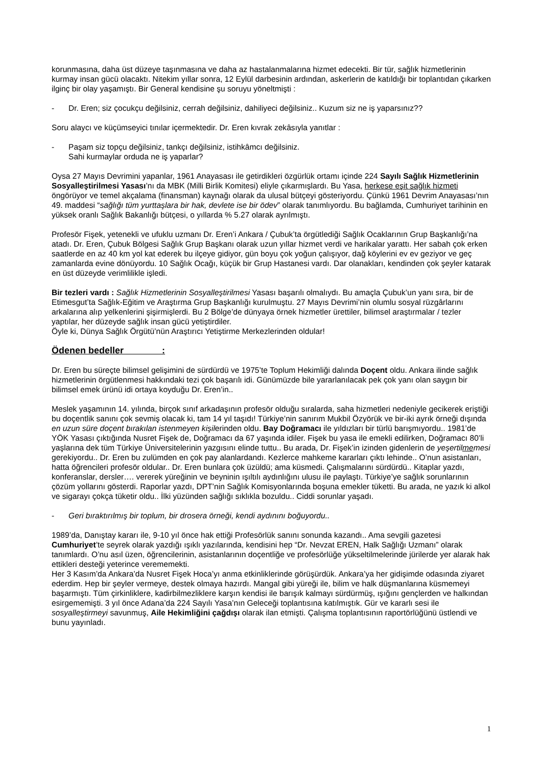korunmasına, daha üst düzeye taşınmasına ve daha az hastalanmalarına hizmet edecekti. Bir tür, sağlık hizmetlerinin kurmay insan gücü olacaktı. Nitekim yıllar sonra, 12 Eylül darbesinin ardından, askerlerin de katıldığı bir toplantıdan çıkarken ilginç bir olay yaşamıştı. Bir General kendisine şu soruyu yöneltmişti :
- Dr. Eren; siz çocukçu değilsiniz, cerrah değilsiniz, dahiliyeci değilsiniz.. Kuzum siz ne iş yaparsınız??
Soru alaycı ve küçümseyici tınılar içermektedir. Dr. Eren kıvrak zekâsıyla yanıtlar :
- Paşam siz topçu değilsiniz, tankçı değilsiniz, istihkâmcı değilsiniz.
Sahi kurmaylar orduda ne iş yaparlar?
Oysa 27 Mayıs Devrimini yapanlar, 1961 Anayasası ile getirdikleri özgürlük ortamı içinde 224 Sayılı Sağlık Hizmetlerinin Sosyalleştirilmesi Yasası’nı da MBK (Milli Birlik Komitesi) eliyle çıkarmışlardı. Bu Yasa, herkese eşit sağlık hizmeti öngörüyor ve temel akçalama (finansman) kaynağı olarak da ulusal bütçeyi gösteriyordu. Çünkü 1961 Devrim Anayasası’nın 49. maddesi “sağlığı tüm yurttaşlara bir hak, devlete ise bir ödev” olarak tanımlıyordu. Bu bağlamda, Cumhuriyet tarihinin en yüksek oranlı Sağlık Bakanlığı bütçesi, o yıllarda % 5.27 olarak ayrılmıştı.
Profesör Fişek, yetenekli ve ufuklu uzmanı Dr. Eren’i Ankara / Çubuk’ta örgütlediği Sağlık Ocaklarının Grup Başkanlığı’na atadı. Dr. Eren, Çubuk Bölgesi Sağlık Grup Başkanı olarak uzun yıllar hizmet verdi ve harikalar yarattı. Her sabah çok erken saatlerde en az 40 km yol kat ederek bu ilçeye gidiyor, gün boyu çok yoğun çalışıyor, dağ köylerini ev ev geziyor ve geç zamanlarda evine dönüyordu. 10 Sağlık Ocağı, küçük bir Grup Hastanesi vardı. Dar olanakları, kendinden çok şeyler katarak en üst düzeyde verimlilikle işledi.
Bir tezleri vardı : Sağlık Hizmetlerinin Sosyalleştirilmesi Yasası başarılı olmalıydı. Bu amaçla Çubuk’un yanı sıra, bir de Etimesgut’ta Sağlık-Eğitim ve Araştırma Grup Başkanlığı kurulmuştu. 27 Mayıs Devrimi’nin olumlu sosyal rüzgârlarını arkalarına alıp yelkenlerini şişirmişlerdi. Bu 2 Bölge’de dünyaya örnek hizmetler ürettiler, bilimsel araştırmalar / tezler yaptılar, her düzeyde sağlık insan gücü yetiştirdiler.
Öyle ki, Dünya Sağlık Örgütü’nün Araştırıcı Yetiştirme Merkezlerinden oldular!
Ödenen bedeller :
Dr. Eren bu süreçte bilimsel gelişimini de sürdürdü ve 1975’te Toplum Hekimliği dalında Doçent oldu. Ankara ilinde sağlık hizmetlerinin örgütlenmesi hakkındaki tezi çok başarılı idi. Günümüzde bile yararlanılacak pek çok yanı olan saygın bir bilimsel emek ürünü idi ortaya koyduğu Dr. Eren’in..
Meslek yaşamının 14. yılında, birçok sınıf arkadaşının profesör olduğu sıralarda, saha hizmetleri nedeniyle gecikerek eriştiği bu doçentlik sanını çok sevmiş olacak ki, tam 14 yıl taşıdı! Türkiye’nin sanırım Mukbil Özyörük ve bir-iki ayrık örneği dışında en uzun süre doçent bırakılan istenmeyen kişilerinden oldu. Bay Doğramacı ile yıldızları bir türlü barışmıyordu.. 1981’de YÖK Yasası çıktığında Nusret Fişek de, Doğramacı da 67 yaşında idiler. Fişek bu yasa ile emekli edilirken, Doğramacı 80’li yaşlarına dek tüm Türkiye Üniversitelerinin yazgısını elinde tuttu.. Bu arada, Dr. Fişek’in izinden gidenlerin de yeşertilmemesi gerekiyordu.. Dr. Eren bu zulümden en çok pay alanlardandı. Kezlerce mahkeme kararları çıktı lehinde.. O’nun asistanları, hatta öğrencileri profesör oldular.. Dr. Eren bunlara çok üzüldü; ama küsmedi. Çalışmalarını sürdürdü.. Kitaplar yazdı, konferanslar, dersler…. vererek yüreğinin ve beyninin ışıltılı aydınlığını ulusu ile paylaştı. Türkiye’ye sağlık sorunlarının çözüm yollarını gösterdi. Raporlar yazdı, DPT’nin Sağlık Komisyonlarında boşuna emekler tüketti. Bu arada, ne yazık ki alkol ve sigarayı çokça tüketir oldu.. İlki yüzünden sağlığı sıklıkla bozuldu.. Ciddi sorunlar yaşadı.
- Geri bıraktırılmış bir toplum, bir drosera örneği, kendi aydınını boğuyordu..
1989’da, Danıştay kararı ile, 9-10 yıl önce hak ettiği Profesörlük sanını sonunda kazandı.. Ama sevgili gazetesi Cumhuriyet’te seyrek olarak yazdığı ışıklı yazılarında, kendisini hep “Dr. Nevzat EREN, Halk Sağlığı Uzmanı” olarak tanımlardı. O’nu asıl üzen, öğrencilerinin, asistanlarının doçentliğe ve profesörlüğe yükseltilmelerinde jürilerde yer alarak hak ettikleri desteği yeterince verememekti.
Her 3 Kasım’da Ankara’da Nusret Fişek Hoca’yı anma etkinliklerinde görüşürdük. Ankara’ya her gidişimde odasında ziyaret ederdim. Hep bir şeyler vermeye, destek olmaya hazırdı. Mangal gibi yüreği ile, bilim ve halk düşmanlarına küsmemeyi başarmıştı. Tüm çirkinliklere, kadirbilmezliklere karşın kendisi ile barışık kalmayı sürdürmüş, ışığını gençlerden ve halkından esirgememişti. 3 yıl önce Adana’da 224 Sayılı Yasa’nın Geleceği toplantısına katılmıştık. Gür ve kararlı sesi ile sosyalleştirmeyi savunmuş, Aile Hekimliğini çağdışı olarak ilan etmişti. Çalışma toplantısının raportörlüğünü üstlendi ve bunu yayınladı.
1